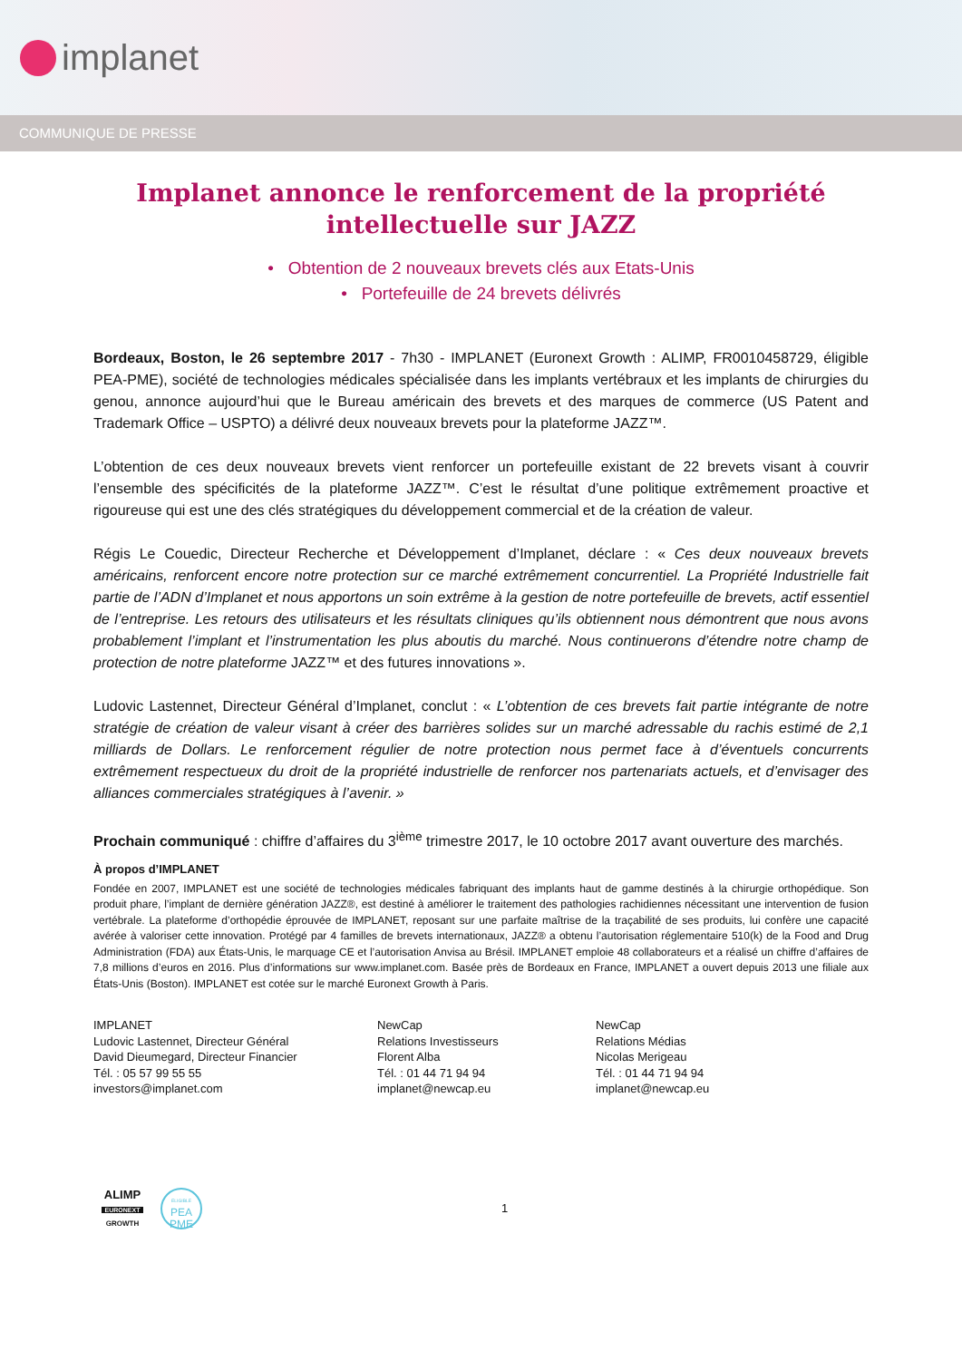implanet
COMMUNIQUE DE PRESSE
Implanet annonce le renforcement de la propriété intellectuelle sur JAZZ
• Obtention de 2 nouveaux brevets clés aux Etats-Unis
• Portefeuille de 24 brevets délivrés
Bordeaux, Boston, le 26 septembre 2017 - 7h30 - IMPLANET (Euronext Growth : ALIMP, FR0010458729, éligible PEA-PME), société de technologies médicales spécialisée dans les implants vertébraux et les implants de chirurgies du genou, annonce aujourd’hui que le Bureau américain des brevets et des marques de commerce (US Patent and Trademark Office – USPTO) a délivré deux nouveaux brevets pour la plateforme JAZZ™.
L’obtention de ces deux nouveaux brevets vient renforcer un portefeuille existant de 22 brevets visant à couvrir l’ensemble des spécificités de la plateforme JAZZ™. C’est le résultat d’une politique extrêmement proactive et rigoureuse qui est une des clés stratégiques du développement commercial et de la création de valeur.
Régis Le Couedic, Directeur Recherche et Développement d’Implanet, déclare : « Ces deux nouveaux brevets américains, renforcent encore notre protection sur ce marché extrêmement concurrentiel. La Propriété Industrielle fait partie de l’ADN d’Implanet et nous apportons un soin extrême à la gestion de notre portefeuille de brevets, actif essentiel de l’entreprise. Les retours des utilisateurs et les résultats cliniques qu’ils obtiennent nous démontrent que nous avons probablement l’implant et l’instrumentation les plus aboutis du marché. Nous continuerons d’étendre notre champ de protection de notre plateforme JAZZ™ et des futures innovations ».
Ludovic Lastennet, Directeur Général d’Implanet, conclut : « L’obtention de ces brevets fait partie intégrante de notre stratégie de création de valeur visant à créer des barrières solides sur un marché adressable du rachis estimé de 2,1 milliards de Dollars. Le renforcement régulier de notre protection nous permet face à d’éventuels concurrents extrêmement respectueux du droit de la propriété industrielle de renforcer nos partenariats actuels, et d’envisager des alliances commerciales stratégiques à l’avenir. »
Prochain communiqué : chiffre d’affaires du 3<sup>ième</sup> trimestre 2017, le 10 octobre 2017 avant ouverture des marchés.
À propos d’IMPLANET
Fondée en 2007, IMPLANET est une société de technologies médicales fabriquant des implants haut de gamme destinés à la chirurgie orthopédique. Son produit phare, l’implant de dernière génération JAZZ®, est destiné à améliorer le traitement des pathologies rachidiennes nécessitant une intervention de fusion vertébrale. La plateforme d’orthopédie éprouvée de IMPLANET, reposant sur une parfaite maîtrise de la traçabilité de ses produits, lui confère une capacité avérée à valoriser cette innovation. Protégé par 4 familles de brevets internationaux, JAZZ® a obtenu l’autorisation réglementaire 510(k) de la Food and Drug Administration (FDA) aux États-Unis, le marquage CE et l’autorisation Anvisa au Brésil. IMPLANET emploie 48 collaborateurs et a réalisé un chiffre d’affaires de 7,8 millions d’euros en 2016. Plus d’informations sur www.implanet.com. Basée près de Bordeaux en France, IMPLANET a ouvert depuis 2013 une filiale aux États-Unis (Boston). IMPLANET est cotée sur le marché Euronext Growth à Paris.
IMPLANET
Ludovic Lastennet, Directeur Général
David Dieumegard, Directeur Financier
Tél. : 05 57 99 55 55
investors@implanet.com
NewCap
Relations Investisseurs
Florent Alba
Tél. : 01 44 71 94 94
implanet@newcap.eu
NewCap
Relations Médias
Nicolas Merigeau
Tél. : 01 44 71 94 94
implanet@newcap.eu
ALIMP
EURONEXT
GROWTH
ELIGIBLE
PEA
PME
1